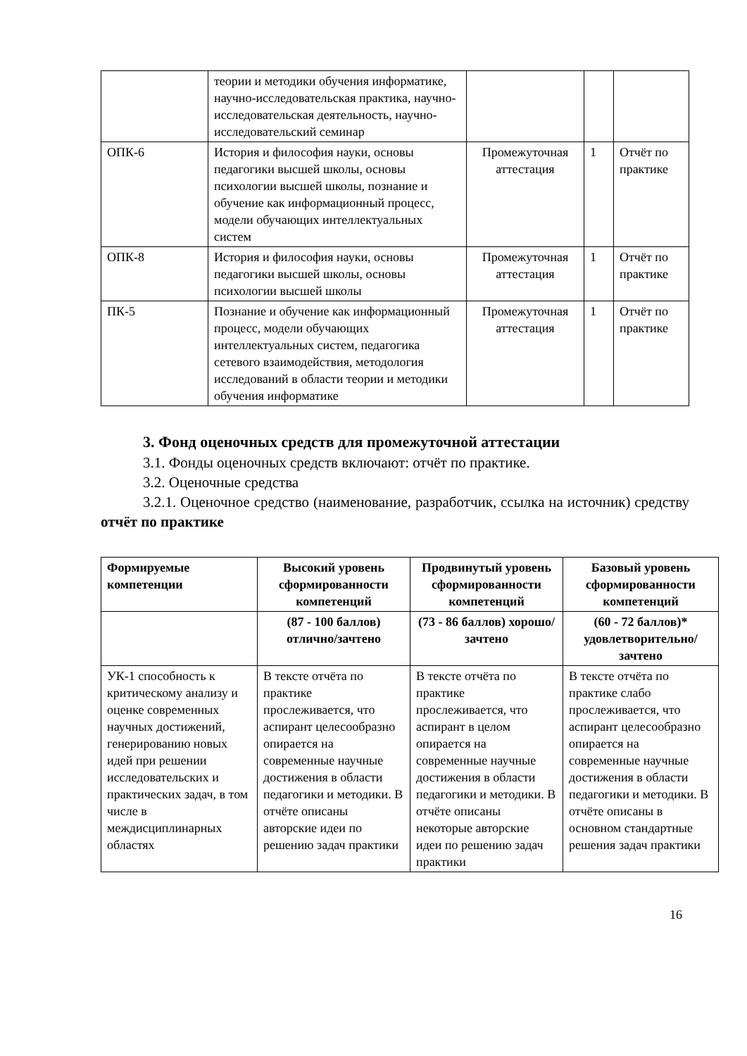| | теории и методики обучения информатике, научно-исследовательская практика, научно-исследовательская деятельность, научно-исследовательский семинар | | | |
| ОПК-6 | История и философия науки, основы педагогики высшей школы, основы психологии высшей школы, познание и обучение как информационный процесс, модели обучающих интеллектуальных систем | Промежуточная аттестация | 1 | Отчёт по практике |
| ОПК-8 | История и философия науки, основы педагогики высшей школы, основы психологии высшей школы | Промежуточная аттестация | 1 | Отчёт по практике |
| ПК-5 | Познание и обучение как информационный процесс, модели обучающих интеллектуальных систем, педагогика сетевого взаимодействия, методология исследований в области теории и методики обучения информатике | Промежуточная аттестация | 1 | Отчёт по практике |
3. Фонд оценочных средств для промежуточной аттестации
3.1. Фонды оценочных средств включают: отчёт по практике.
3.2. Оценочные средства
3.2.1. Оценочное средство (наименование, разработчик, ссылка на источник) средству отчёт по практике
| Формируемые компетенции | Высокий уровень сформированности компетенций | Продвинутый уровень сформированности компетенций | Базовый уровень сформированности компетенций |
| --- | --- | --- | --- |
| | (87 - 100 баллов) отлично/зачтено | (73 - 86 баллов) хорошо/зачтено | (60 - 72 баллов)* удовлетворительно/ зачтено |
| УК-1 способность к критическому анализу и оценке современных научных достижений, генерированию новых идей при решении исследовательских и практических задач, в том числе в междисциплинарных областях | В тексте отчёта по практике прослеживается, что аспирант целесообразно опирается на современные научные достижения в области педагогики и методики. В отчёте описаны авторские идеи по решению задач практики | В тексте отчёта по практике прослеживается, что аспирант в целом опирается на современные научные достижения в области педагогики и методики. В отчёте описаны некоторые авторские идеи по решению задач практики | В тексте отчёта по практике слабо прослеживается, что аспирант целесообразно опирается на современные научные достижения в области педагогики и методики. В отчёте описаны в основном стандартные решения задач практики |
16